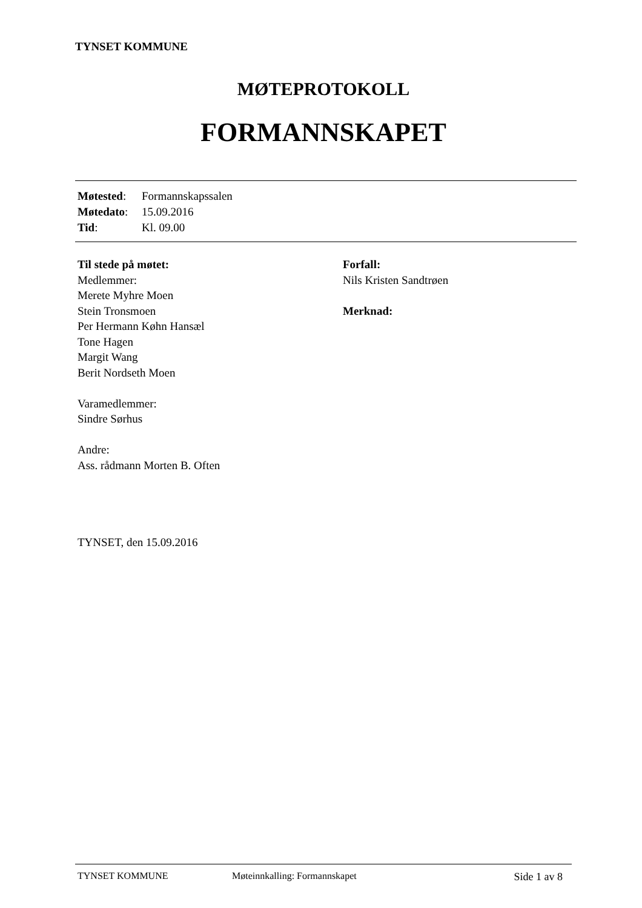TYNSET KOMMUNE
MØTEPROTOKOLL
FORMANNSKAPET
Møtested: Formannskapssalen
Møtedato: 15.09.2016
Tid: Kl. 09.00
Til stede på møtet:
Medlemmer:
Merete Myhre Moen
Stein Tronsmoen
Per Hermann Køhn Hansæl
Tone Hagen
Margit Wang
Berit Nordseth Moen
Varamedlemmer:
Sindre Sørhus
Andre:
Ass. rådmann Morten B. Often
TYNSET, den 15.09.2016
Forfall:
Nils Kristen Sandtrøen
Merknad:
TYNSET KOMMUNE Møteinnkalling: Formannskapet Side 1 av 8